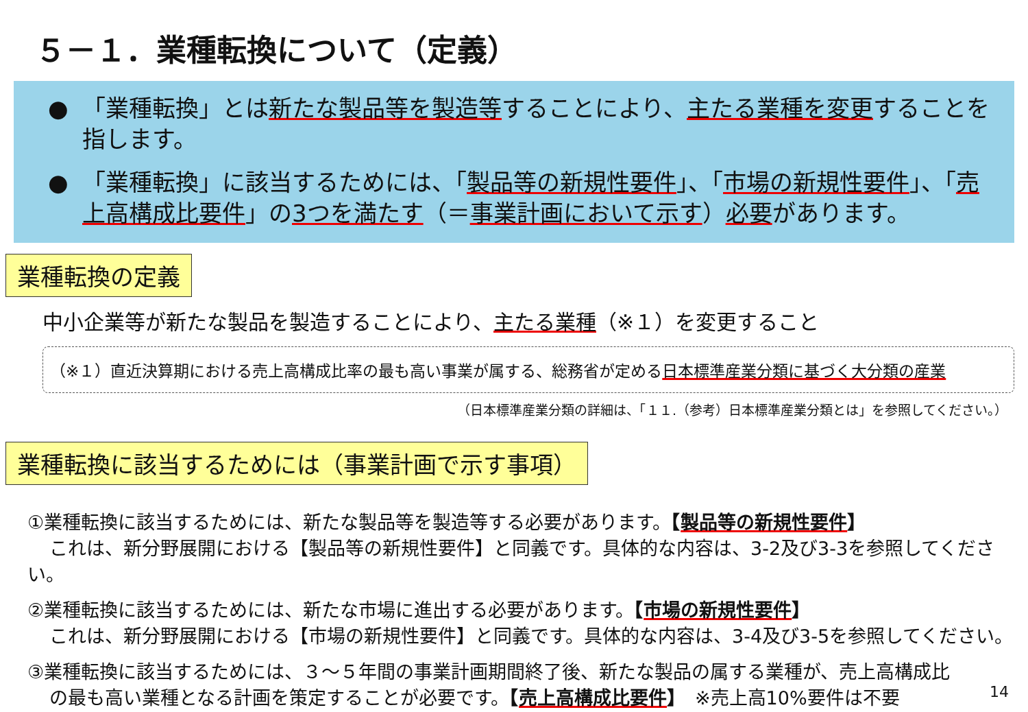５－１．業種転換について（定義）
● 「業種転換」とは新たな製品等を製造等することにより、主たる業種を変更することを指します。
● 「業種転換」に該当するためには、「製品等の新規性要件」、「市場の新規性要件」、「売上高構成比要件」の3つを満たす（＝事業計画において示す）必要があります。
業種転換の定義
中小企業等が新たな製品を製造することにより、主たる業種（※１）を変更すること
（※１）直近決算期における売上高構成比率の最も高い事業が属する、総務省が定める日本標準産業分類に基づく大分類の産業
（日本標準産業分類の詳細は、「１１.（参考）日本標準産業分類とは」を参照してください。）
業種転換に該当するためには（事業計画で示す事項）
①業種転換に該当するためには、新たな製品等を製造等する必要があります。【製品等の新規性要件】
これは、新分野展開における【製品等の新規性要件】と同義です。具体的な内容は、3-2及び3-3を参照してください。
②業種転換に該当するためには、新たな市場に進出する必要があります。【市場の新規性要件】
これは、新分野展開における【市場の新規性要件】と同義です。具体的な内容は、3-4及び3-5を参照してください。
③業種転換に該当するためには、３～５年間の事業計画期間終了後、新たな製品の属する業種が、売上高構成比
の最も高い業種となる計画を策定することが必要です。【売上高構成比要件】　※売上高10%要件は不要
14